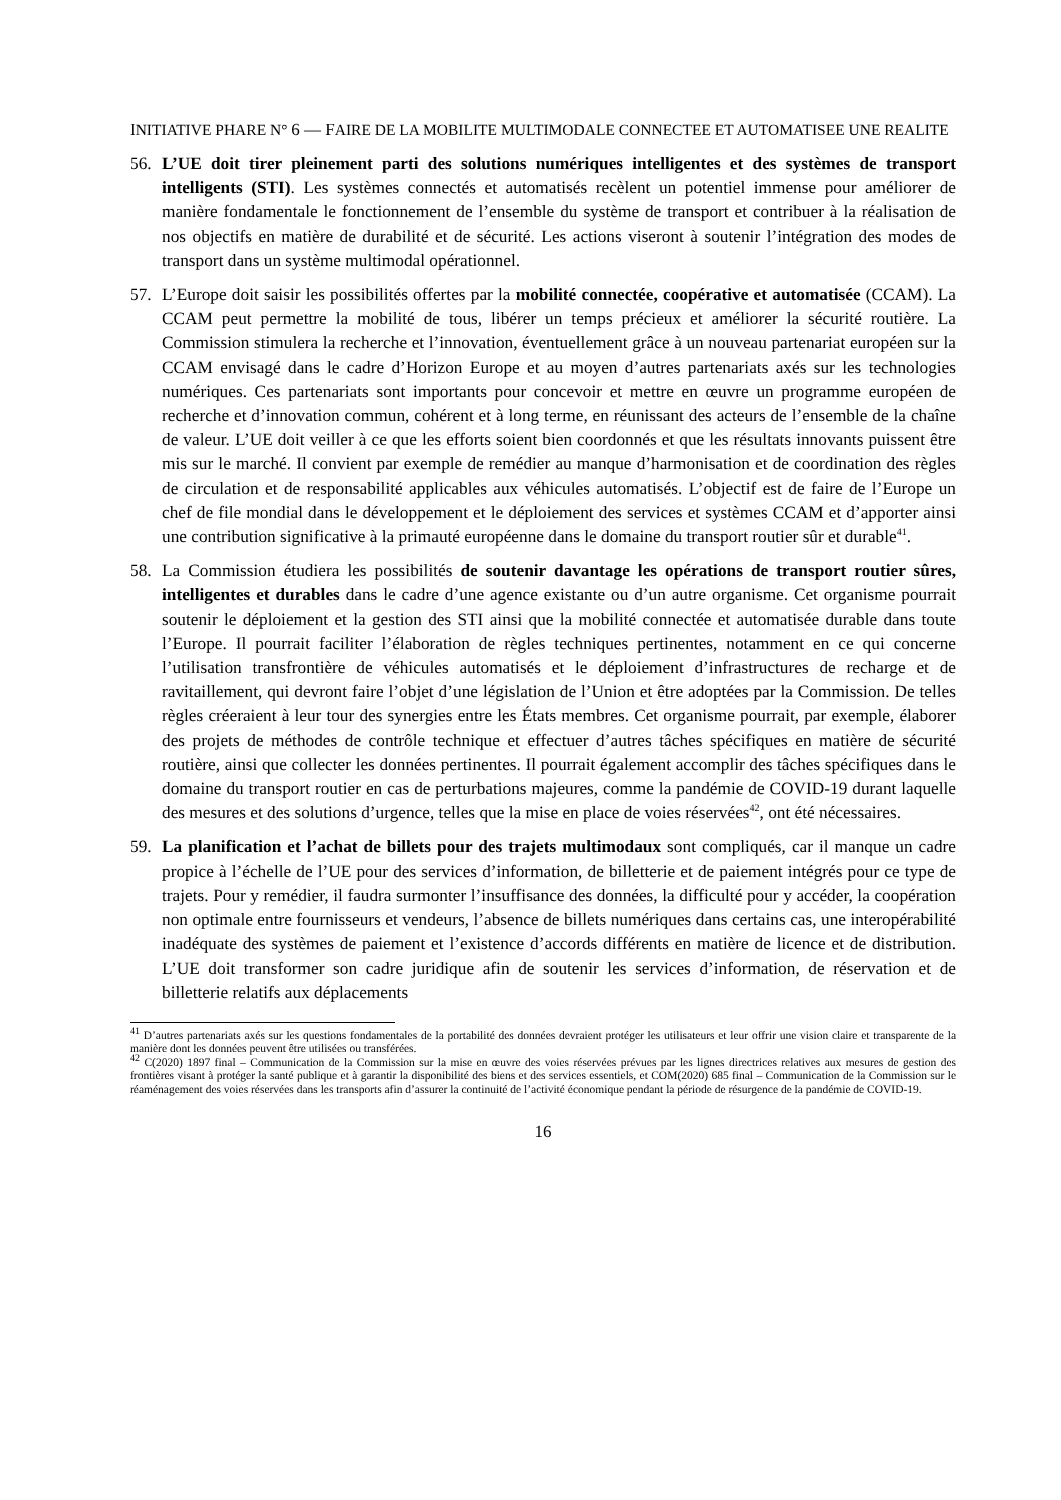INITIATIVE PHARE N° 6 — FAIRE DE LA MOBILITE MULTIMODALE CONNECTEE ET AUTOMATISEE UNE REALITE
56. L’UE doit tirer pleinement parti des solutions numériques intelligentes et des systèmes de transport intelligents (STI). Les systèmes connectés et automatisés recèlent un potentiel immense pour améliorer de manière fondamentale le fonctionnement de l’ensemble du système de transport et contribuer à la réalisation de nos objectifs en matière de durabilité et de sécurité. Les actions viseront à soutenir l’intégration des modes de transport dans un système multimodal opérationnel.
57. L’Europe doit saisir les possibilités offertes par la mobilité connectée, coopérative et automatisée (CCAM). La CCAM peut permettre la mobilité de tous, libérer un temps précieux et améliorer la sécurité routière. La Commission stimulera la recherche et l’innovation, éventuellement grâce à un nouveau partenariat européen sur la CCAM envisagé dans le cadre d’Horizon Europe et au moyen d’autres partenariats axés sur les technologies numériques. Ces partenariats sont importants pour concevoir et mettre en œuvre un programme européen de recherche et d’innovation commun, cohérent et à long terme, en réunissant des acteurs de l’ensemble de la chaîne de valeur. L’UE doit veiller à ce que les efforts soient bien coordonnés et que les résultats innovants puissent être mis sur le marché. Il convient par exemple de remédier au manque d’harmonisation et de coordination des règles de circulation et de responsabilité applicables aux véhicules automatisés. L’objectif est de faire de l’Europe un chef de file mondial dans le développement et le déploiement des services et systèmes CCAM et d’apporter ainsi une contribution significative à la primauté européenne dans le domaine du transport routier sûr et durable<sup>41</sup>.
58. La Commission étudiera les possibilités de soutenir davantage les opérations de transport routier sûres, intelligentes et durables dans le cadre d’une agence existante ou d’un autre organisme. Cet organisme pourrait soutenir le déploiement et la gestion des STI ainsi que la mobilité connectée et automatisée durable dans toute l’Europe. Il pourrait faciliter l’élaboration de règles techniques pertinentes, notamment en ce qui concerne l’utilisation transfrontière de véhicules automatisés et le déploiement d’infrastructures de recharge et de ravitaillement, qui devront faire l’objet d’une législation de l’Union et être adoptées par la Commission. De telles règles créeraient à leur tour des synergies entre les États membres. Cet organisme pourrait, par exemple, élaborer des projets de méthodes de contrôle technique et effectuer d’autres tâches spécifiques en matière de sécurité routière, ainsi que collecter les données pertinentes. Il pourrait également accomplir des tâches spécifiques dans le domaine du transport routier en cas de perturbations majeures, comme la pandémie de COVID-19 durant laquelle des mesures et des solutions d’urgence, telles que la mise en place de voies réservées<sup>42</sup>, ont été nécessaires.
59. La planification et l’achat de billets pour des trajets multimodaux sont compliqués, car il manque un cadre propice à l’échelle de l’UE pour des services d’information, de billetterie et de paiement intégrés pour ce type de trajets. Pour y remédier, il faudra surmonter l’insuffisance des données, la difficulté pour y accéder, la coopération non optimale entre fournisseurs et vendeurs, l’absence de billets numériques dans certains cas, une interopérabilité inadéquate des systèmes de paiement et l’existence d’accords différents en matière de licence et de distribution. L’UE doit transformer son cadre juridique afin de soutenir les services d’information, de réservation et de billetterie relatifs aux déplacements
<sup>41</sup> D’autres partenariats axés sur les questions fondamentales de la portabilité des données devraient protéger les utilisateurs et leur offrir une vision claire et transparente de la manière dont les données peuvent être utilisées ou transférées.
<sup>42</sup> C(2020) 1897 final – Communication de la Commission sur la mise en œuvre des voies réservées prévues par les lignes directrices relatives aux mesures de gestion des frontières visant à protéger la santé publique et à garantir la disponibilité des biens et des services essentiels, et COM(2020) 685 final – Communication de la Commission sur le réaménagement des voies réservées dans les transports afin d’assurer la continuité de l’activité économique pendant la période de résurgence de la pandémie de COVID-19.
16